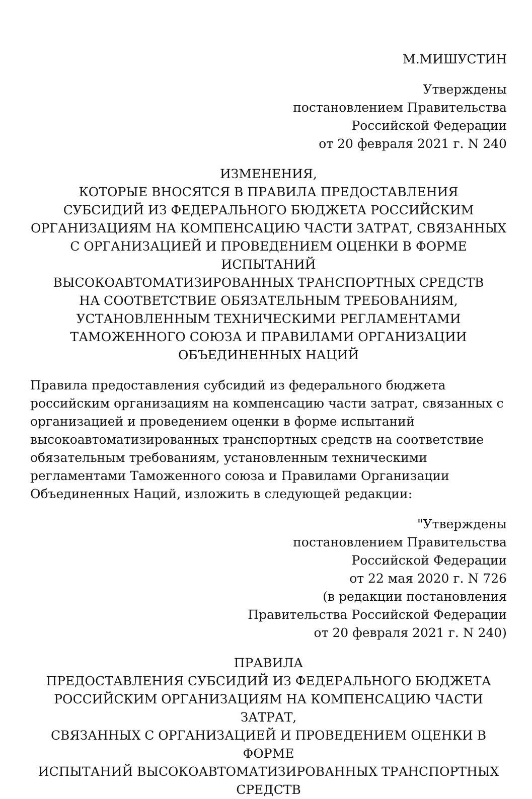М.МИШУСТИН
Утверждены
постановлением Правительства
Российской Федерации
от 20 февраля 2021 г. N 240
ИЗМЕНЕНИЯ,
КОТОРЫЕ ВНОСЯТСЯ В ПРАВИЛА ПРЕДОСТАВЛЕНИЯ
СУБСИДИЙ ИЗ ФЕДЕРАЛЬНОГО БЮДЖЕТА РОССИЙСКИМ
ОРГАНИЗАЦИЯМ НА КОМПЕНСАЦИЮ ЧАСТИ ЗАТРАТ, СВЯЗАННЫХ
С ОРГАНИЗАЦИЕЙ И ПРОВЕДЕНИЕМ ОЦЕНКИ В ФОРМЕ ИСПЫТАНИЙ
ВЫСОКОАВТОМАТИЗИРОВАННЫХ ТРАНСПОРТНЫХ СРЕДСТВ
НА СООТВЕТСТВИЕ ОБЯЗАТЕЛЬНЫМ ТРЕБОВАНИЯМ,
УСТАНОВЛЕННЫМ ТЕХНИЧЕСКИМИ РЕГЛАМЕНТАМИ
ТАМОЖЕННОГО СОЮЗА И ПРАВИЛАМИ ОРГАНИЗАЦИИ
ОБЪЕДИНЕННЫХ НАЦИЙ
Правила предоставления субсидий из федерального бюджета
российским организациям на компенсацию части затрат, связанных с
организацией и проведением оценки в форме испытаний
высокоавтоматизированных транспортных средств на соответствие
обязательным требованиям, установленным техническими
регламентами Таможенного союза и Правилами Организации
Объединенных Наций, изложить в следующей редакции:
"Утверждены
постановлением Правительства
Российской Федерации
от 22 мая 2020 г. N 726
(в редакции постановления
Правительства Российской Федерации
от 20 февраля 2021 г. N 240)
ПРАВИЛА
ПРЕДОСТАВЛЕНИЯ СУБСИДИЙ ИЗ ФЕДЕРАЛЬНОГО БЮДЖЕТА
РОССИЙСКИМ ОРГАНИЗАЦИЯМ НА КОМПЕНСАЦИЮ ЧАСТИ ЗАТРАТ,
СВЯЗАННЫХ С ОРГАНИЗАЦИЕЙ И ПРОВЕДЕНИЕМ ОЦЕНКИ В ФОРМЕ
ИСПЫТАНИЙ ВЫСОКОАВТОМАТИЗИРОВАННЫХ ТРАНСПОРТНЫХ
СРЕДСТВ